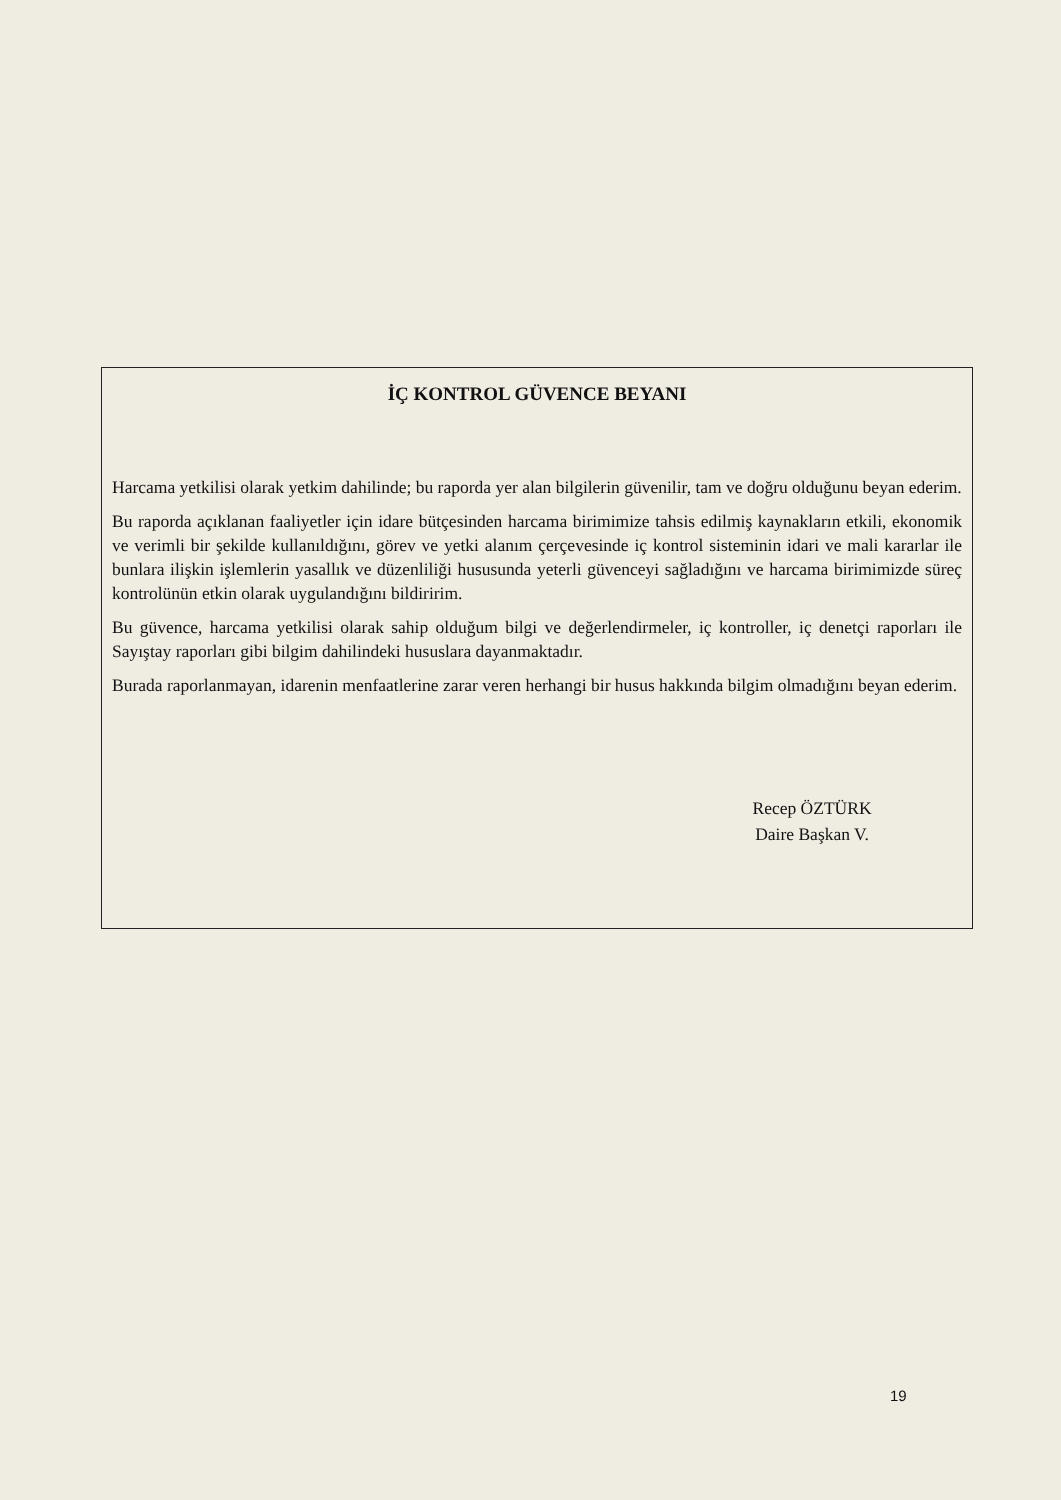İÇ KONTROL GÜVENCE BEYANI
Harcama yetkilisi olarak yetkim dahilinde; bu raporda yer alan bilgilerin güvenilir, tam ve doğru olduğunu beyan ederim.
Bu raporda açıklanan faaliyetler için idare bütçesinden harcama birimimize tahsis edilmiş kaynakların etkili, ekonomik ve verimli bir şekilde kullanıldığını, görev ve yetki alanım çerçevesinde iç kontrol sisteminin idari ve mali kararlar ile bunlara ilişkin işlemlerin yasallık ve düzenliliği hususunda yeterli güvenceyi sağladığını ve harcama birimimizde süreç kontrolünün etkin olarak uygulandığını bildiririm.
Bu güvence, harcama yetkilisi olarak sahip olduğum bilgi ve değerlendirmeler, iç kontroller, iç denetçi raporları ile Sayıştay raporları gibi bilgim dahilindeki hususlara dayanmaktadır.
Burada raporlanmayan, idarenin menfaatlerine zarar veren herhangi bir husus hakkında bilgim olmadığını beyan ederim.
Recep ÖZTÜRK
Daire Başkan V.
19